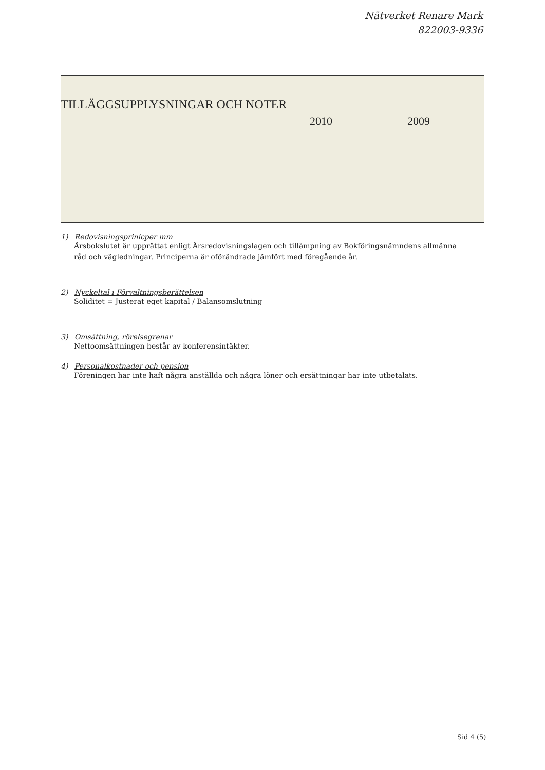Nätverket Renare Mark
822003-9336
TILLÄGGSUPPLYSNINGAR OCH NOTER
2010 2009
1) Redovisningsprinicper mm
Årsbokslutet är upprättat enligt Årsredovisningslagen och tillämpning av Bokföringsnämndens allmänna råd och vägledningar. Principerna är oförändrade jämfört med föregående år.
2) Nyckeltal i Förvaltningsberättelsen
Soliditet = Justerat eget kapital / Balansomslutning
3) Omsättning, rörelsegrenar
Nettoomsättningen består av konferensintäkter.
4) Personalkostnader och pension
Föreningen har inte haft några anställda och några löner och ersättningar har inte utbetalats.
Sid 4 (5)